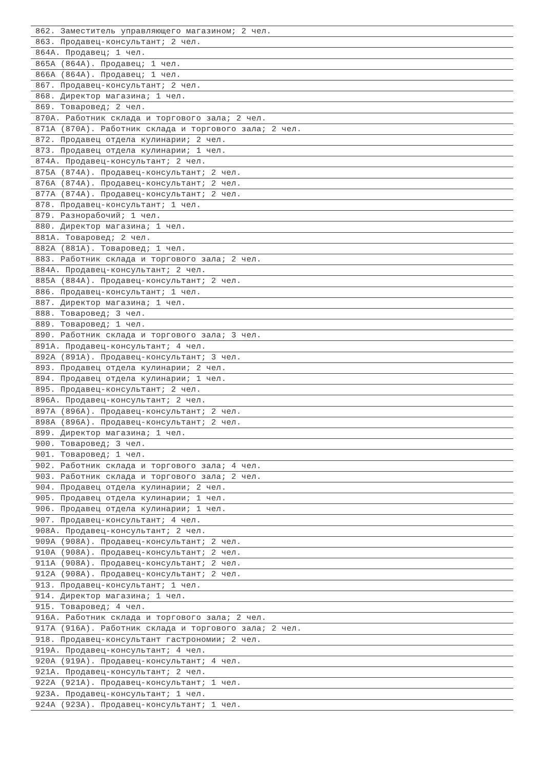| 862. Заместитель управляющего магазином; 2 чел. |
| 863. Продавец-консультант; 2 чел. |
| 864А. Продавец; 1 чел. |
| 865А (864А). Продавец; 1 чел. |
| 866А (864А). Продавец; 1 чел. |
| 867. Продавец-консультант; 2 чел. |
| 868. Директор магазина; 1 чел. |
| 869. Товаровед; 2 чел. |
| 870А. Работник склада и торгового зала; 2 чел. |
| 871А (870А). Работник склада и торгового зала; 2 чел. |
| 872. Продавец отдела кулинарии; 2 чел. |
| 873. Продавец отдела кулинарии; 1 чел. |
| 874А. Продавец-консультант; 2 чел. |
| 875А (874А). Продавец-консультант; 2 чел. |
| 876А (874А). Продавец-консультант; 2 чел. |
| 877А (874А). Продавец-консультант; 2 чел. |
| 878. Продавец-консультант; 1 чел. |
| 879. Разнорабочий; 1 чел. |
| 880. Директор магазина; 1 чел. |
| 881А. Товаровед; 2 чел. |
| 882А (881А). Товаровед; 1 чел. |
| 883. Работник склада и торгового зала; 2 чел. |
| 884А. Продавец-консультант; 2 чел. |
| 885А (884А). Продавец-консультант; 2 чел. |
| 886. Продавец-консультант; 1 чел. |
| 887. Директор магазина; 1 чел. |
| 888. Товаровед; 3 чел. |
| 889. Товаровед; 1 чел. |
| 890. Работник склада и торгового зала; 3 чел. |
| 891А. Продавец-консультант; 4 чел. |
| 892А (891А). Продавец-консультант; 3 чел. |
| 893. Продавец отдела кулинарии; 2 чел. |
| 894. Продавец отдела кулинарии; 1 чел. |
| 895. Продавец-консультант; 2 чел. |
| 896А. Продавец-консультант; 2 чел. |
| 897А (896А). Продавец-консультант; 2 чел. |
| 898А (896А). Продавец-консультант; 2 чел. |
| 899. Директор магазина; 1 чел. |
| 900. Товаровед; 3 чел. |
| 901. Товаровед; 1 чел. |
| 902. Работник склада и торгового зала; 4 чел. |
| 903. Работник склада и торгового зала; 2 чел. |
| 904. Продавец отдела кулинарии; 2 чел. |
| 905. Продавец отдела кулинарии; 1 чел. |
| 906. Продавец отдела кулинарии; 1 чел. |
| 907. Продавец-консультант; 4 чел. |
| 908А. Продавец-консультант; 2 чел. |
| 909А (908А). Продавец-консультант; 2 чел. |
| 910А (908А). Продавец-консультант; 2 чел. |
| 911А (908А). Продавец-консультант; 2 чел. |
| 912А (908А). Продавец-консультант; 2 чел. |
| 913. Продавец-консультант; 1 чел. |
| 914. Директор магазина; 1 чел. |
| 915. Товаровед; 4 чел. |
| 916А. Работник склада и торгового зала; 2 чел. |
| 917А (916А). Работник склада и торгового зала; 2 чел. |
| 918. Продавец-консультант гастрономии; 2 чел. |
| 919А. Продавец-консультант; 4 чел. |
| 920А (919А). Продавец-консультант; 4 чел. |
| 921А. Продавец-консультант; 2 чел. |
| 922А (921А). Продавец-консультант; 1 чел. |
| 923А. Продавец-консультант; 1 чел. |
| 924А (923А). Продавец-консультант; 1 чел. |